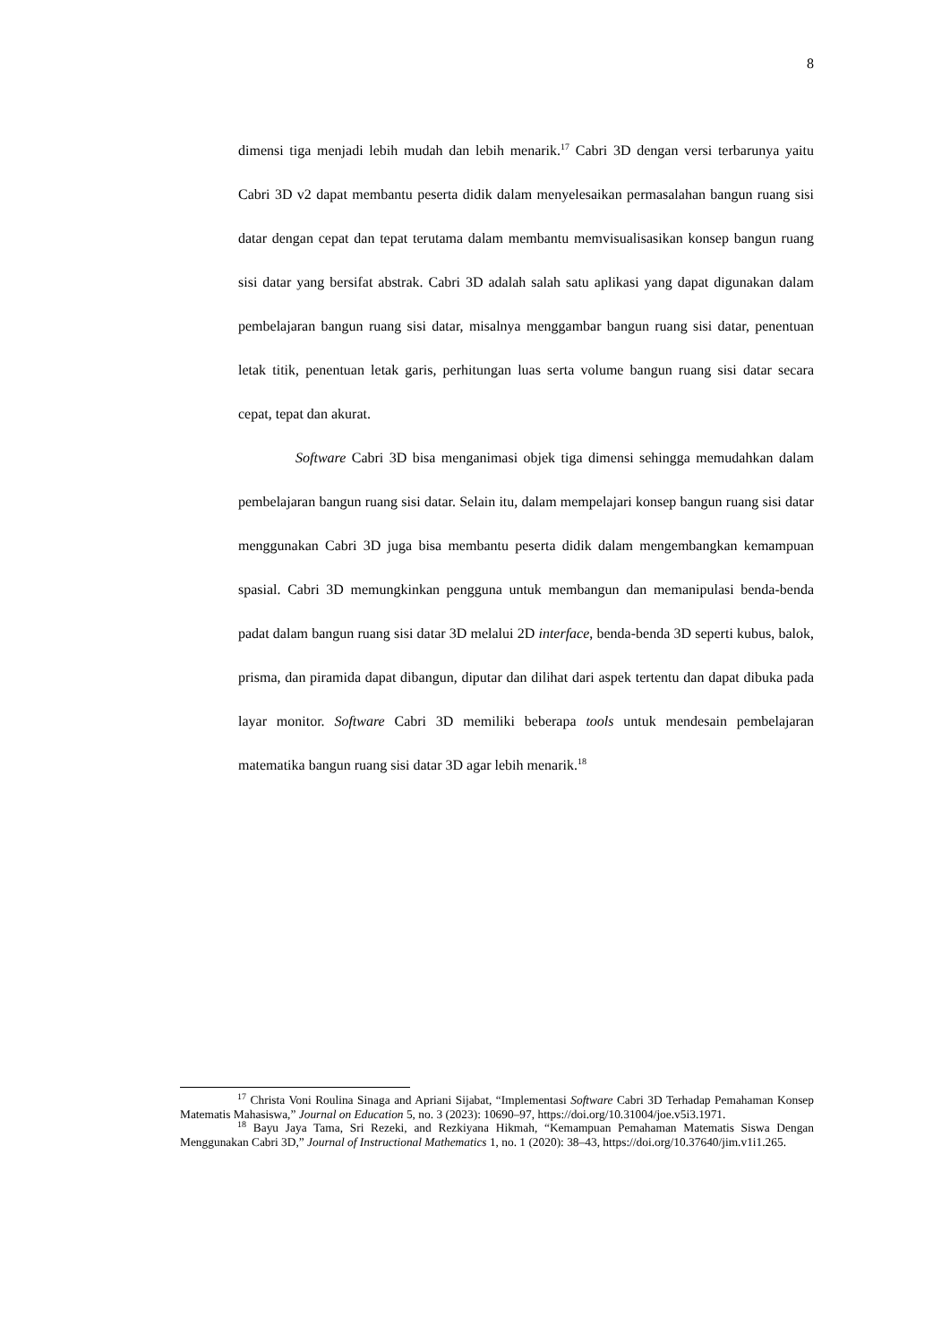8
dimensi tiga menjadi lebih mudah dan lebih menarik.<sup>17</sup> Cabri 3D dengan versi terbarunya yaitu Cabri 3D v2 dapat membantu peserta didik dalam menyelesaikan permasalahan bangun ruang sisi datar dengan cepat dan tepat terutama dalam membantu memvisualisasikan konsep bangun ruang sisi datar yang bersifat abstrak. Cabri 3D adalah salah satu aplikasi yang dapat digunakan dalam pembelajaran bangun ruang sisi datar, misalnya menggambar bangun ruang sisi datar, penentuan letak titik, penentuan letak garis, perhitungan luas serta volume bangun ruang sisi datar secara cepat, tepat dan akurat.
Software Cabri 3D bisa menganimasi objek tiga dimensi sehingga memudahkan dalam pembelajaran bangun ruang sisi datar. Selain itu, dalam mempelajari konsep bangun ruang sisi datar menggunakan Cabri 3D juga bisa membantu peserta didik dalam mengembangkan kemampuan spasial. Cabri 3D memungkinkan pengguna untuk membangun dan memanipulasi benda-benda padat dalam bangun ruang sisi datar 3D melalui 2D interface, benda-benda 3D seperti kubus, balok, prisma, dan piramida dapat dibangun, diputar dan dilihat dari aspek tertentu dan dapat dibuka pada layar monitor. Software Cabri 3D memiliki beberapa tools untuk mendesain pembelajaran matematika bangun ruang sisi datar 3D agar lebih menarik.<sup>18</sup>
<sup>17</sup> Christa Voni Roulina Sinaga and Apriani Sijabat, “Implementasi Software Cabri 3D Terhadap Pemahaman Konsep Matematis Mahasiswa,” Journal on Education 5, no. 3 (2023): 10690–97, https://doi.org/10.31004/joe.v5i3.1971.
<sup>18</sup> Bayu Jaya Tama, Sri Rezeki, and Rezkiyana Hikmah, “Kemampuan Pemahaman Matematis Siswa Dengan Menggunakan Cabri 3D,” Journal of Instructional Mathematics 1, no. 1 (2020): 38–43, https://doi.org/10.37640/jim.v1i1.265.